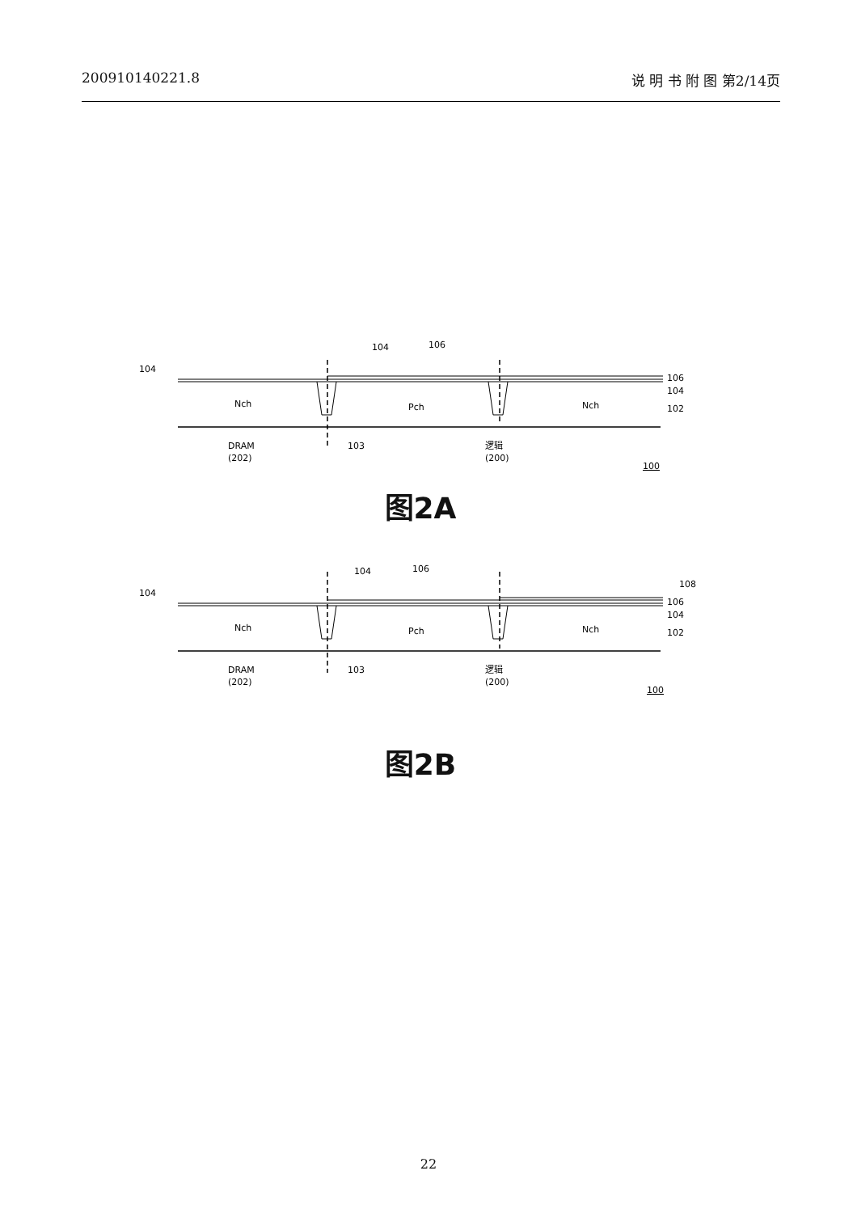200910140221.8 说 明 书 附 图 第2/14页
104
104
106
Nch
Pch
Nch
106
104
102
DRAM
(202)
103
逻辑
(200)
100
图2A
104
104
106
Nch
Pch
Nch
108
106
104
102
DRAM
(202)
103
逻辑
(200)
100
图2B
22